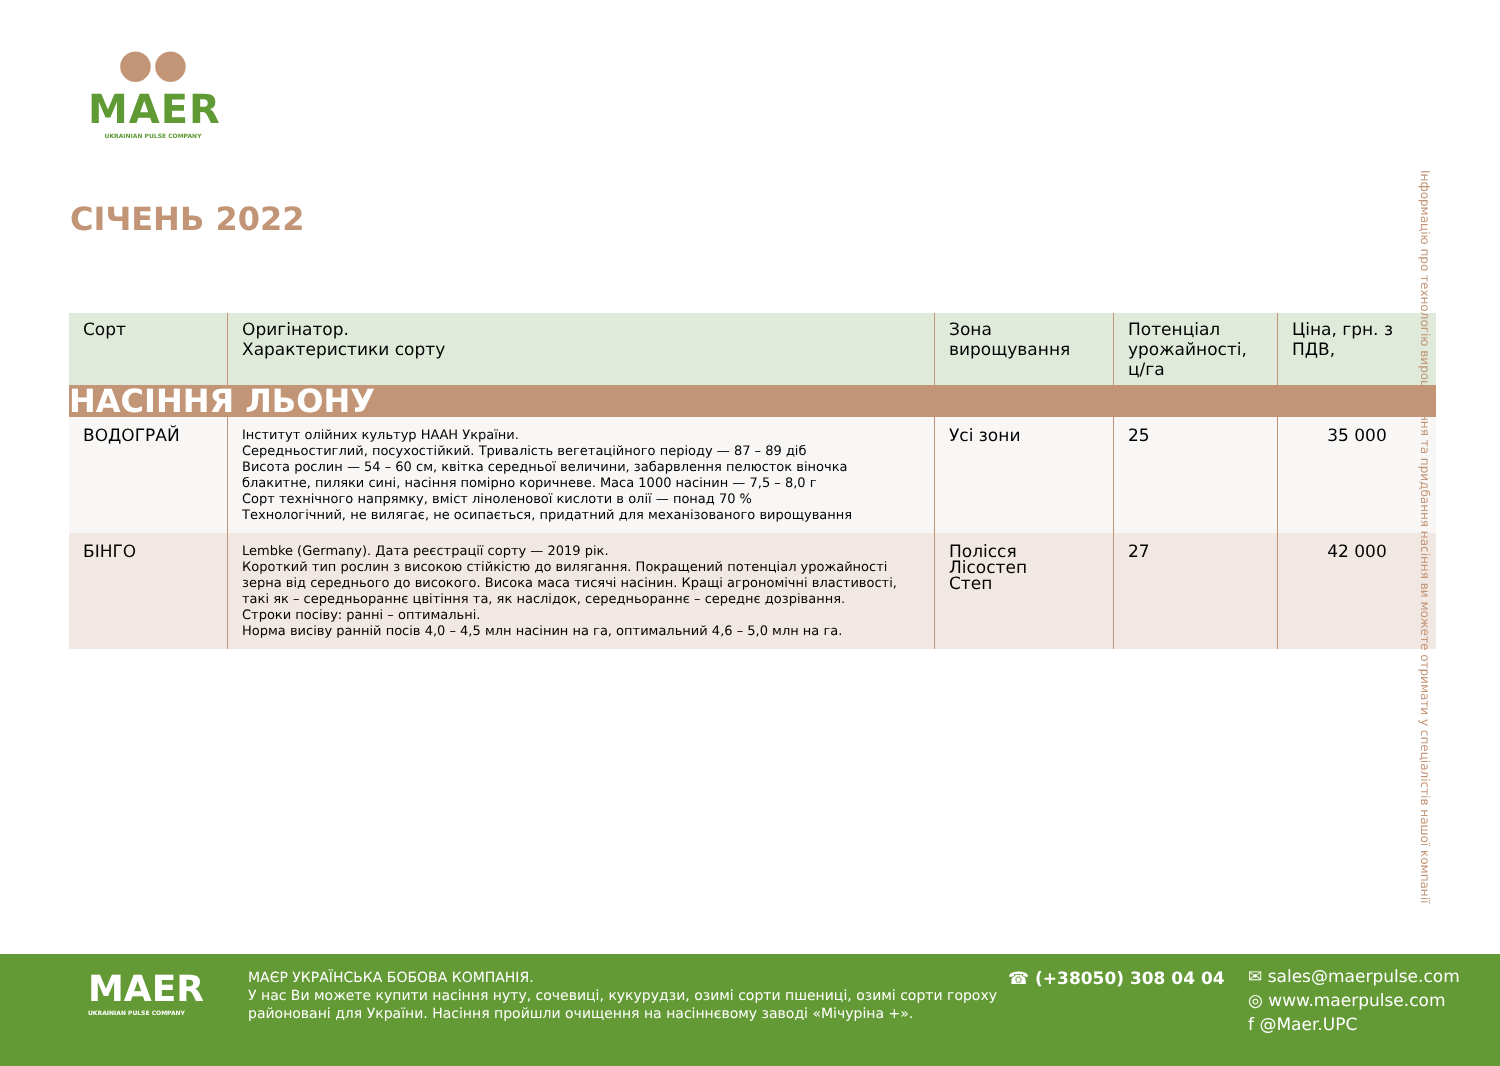●●
MAER
UKRAINIAN PULSE COMPANY
СІЧЕНЬ 2022
| Сорт | Оригінатор. Характеристики сорту | Зона вирощування | Потенціал урожайності, ц/га | Ціна, грн. з ПДВ, |
| --- | --- | --- | --- | --- |
| НАСІННЯ ЛЬОНУ | | | | |
| ВОДОГРАЙ | Інститут олійних культур НААН України. Середньостиглий, посухостійкий. Тривалість вегетаційного періоду — 87 – 89 діб Висота рослин — 54 – 60 см, квітка середньої величини, забарвлення пелюсток віночка блакитне, пиляки сині, насіння помірно коричневе. Маса 1000 насінин — 7,5 – 8,0 г Сорт технічного напрямку, вміст ліноленової кислоти в олії — понад 70 % Технологічний, не вилягає, не осипається, придатний для механізованого вирощування | Усі зони | 25 | 35 000 |
| БІНГО | Lembke (Germany). Дата реєстрації сорту — 2019 рік. Короткий тип рослин з високою стійкістю до вилягання. Покращений потенціал урожайності зерна від середнього до високого. Висока маса тисячі насінин. Кращі агрономічні властивості, такі як – середньораннє цвітіння та, як наслідок, середньораннє – середнє дозрівання. Строки посіву: ранні – оптимальні. Норма висіву ранній посів 4,0 – 4,5 млн насінин на га, оптимальний 4,6 – 5,0 млн на га. | Полісся Лісостеп Степ | 27 | 42 000 |
Інформацію про технологію вирощування та придбання насіння ви можете отримати у спеціалістів нашої компанії
MAER
UKRAINIAN PULSE COMPANY
МАЄР УКРАЇНСЬКА БОБОВА КОМПАНІЯ.
У нас Ви можете купити насіння нуту, сочевиці, кукурудзи, озимі сорти пшениці, озимі сорти гороху районовані для України. Насіння пройшли очищення на насіннєвому заводі «Мічуріна +».
☎ (+38050) 308 04 04
✉ sales@maerpulse.com
◎ www.maerpulse.com
f @Maer.UPC